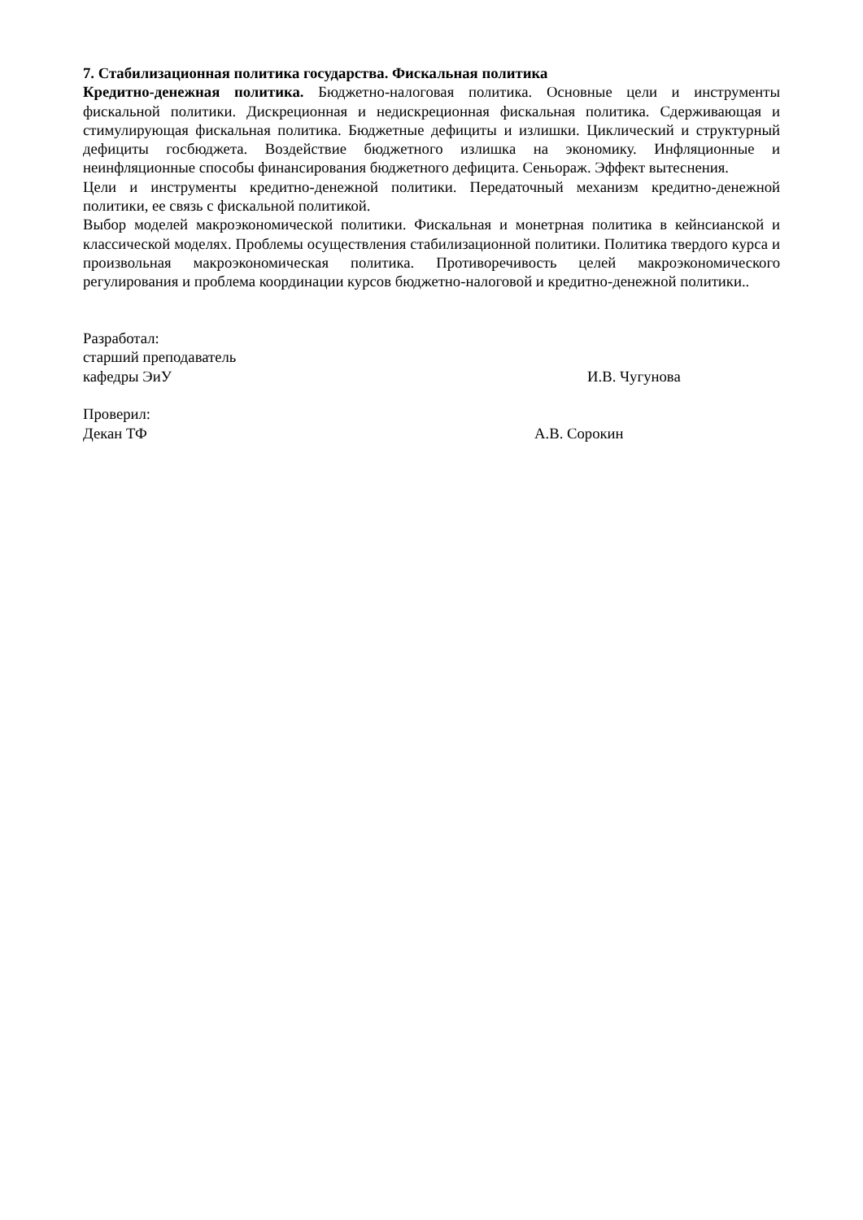7. Стабилизационная политика государства. Фискальная политика
Кредитно-денежная политика. Бюджетно-налоговая политика. Основные цели и инструменты фискальной политики. Дискреционная и недискреционная фискальная политика. Сдерживающая и стимулирующая фискальная политика. Бюджетные дефициты и излишки. Циклический и структурный дефициты госбюджета. Воздействие бюджетного излишка на экономику. Инфляционные и неинфляционные способы финансирования бюджетного дефицита. Сеньораж. Эффект вытеснения.
Цели и инструменты кредитно-денежной политики. Передаточный механизм кредитно-денежной политики, ее связь с фискальной политикой.
Выбор моделей макроэкономической политики. Фискальная и монетрная политика в кейнсианской и классической моделях. Проблемы осуществления стабилизационной политики. Политика твердого курса и произвольная макроэкономическая политика. Противоречивость целей макроэкономического регулирования и проблема координации курсов бюджетно-налоговой и кредитно-денежной политики..
Разработал:
старший преподаватель
кафедры ЭиУ И.В. Чугунова
Проверил:
Декан ТФ А.В. Сорокин